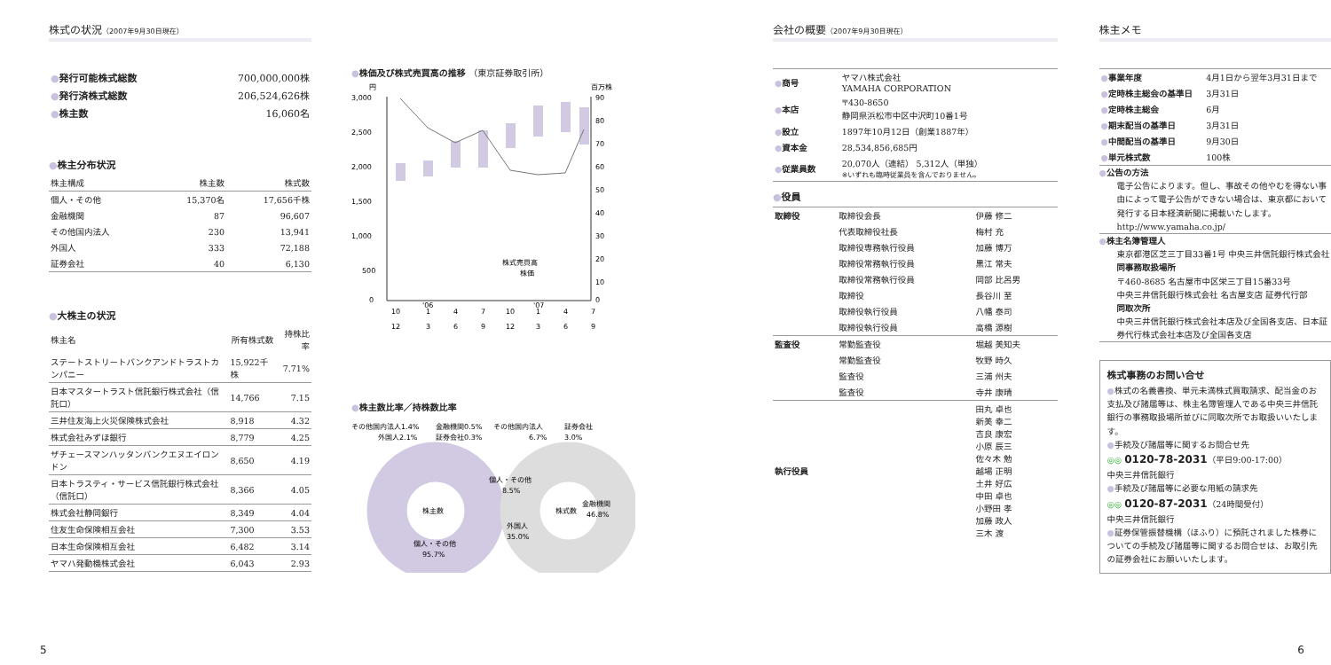株式の状況（2007年9月30日現在）
| ● 発行可能株式総数 | 700,000,000株 |
| ● 発行済株式総数 | 206,524,626株 |
| ● 株主数 | 16,060名 |
●株主分布状況
| 株主構成 | 株主数 | 株式数 |
| --- | --- | --- |
| 個人・その他 | 15,370名 | 17,656千株 |
| 金融機関 | 87 | 96,607 |
| その他国内法人 | 230 | 13,941 |
| 外国人 | 333 | 72,188 |
| 証券会社 | 40 | 6,130 |
●大株主の状況
| 株主名 | 所有株式数 | 持株比率 |
| --- | --- | --- |
| ステートストリートバンクアンドトラストカンパニー | 15,922千株 | 7.71% |
| 日本マスタートラスト信託銀行株式会社（信託口） | 14,766 | 7.15 |
| 三井住友海上火災保険株式会社 | 8,918 | 4.32 |
| 株式会社みずほ銀行 | 8,779 | 4.25 |
| ザチェースマンハッタンバンクエヌエイロンドン | 8,650 | 4.19 |
| 日本トラスティ・サービス信託銀行株式会社（信託口） | 8,366 | 4.05 |
| 株式会社静岡銀行 | 8,349 | 4.04 |
| 住友生命保険相互会社 | 7,300 | 3.53 |
| 日本生命保険相互会社 | 6,482 | 3.14 |
| ヤマハ発動機株式会社 | 6,043 | 2.93 |
●株価及び株式売買高の推移 （東京証券取引所）
円
百万株
3,000
2,500
2,000
1,500
1,000
500
0
90
80
70
60
50
40
30
20
10
0
株式売買高
株価
10
'06
1
4
7
10
'07
1
4
7
12
3
6
9
12
3
6
9
●株主数比率／持株数比率
その他国内法人1.4%
金融機関0.5%
その他国内法人
証券会社
外国人2.1%
証券会社0.3%
6.7%
3.0%
株主数
個人・その他
95.7%
株式数
金融機関
46.8%
外国人
35.0%
個人・その他
8.5%
会社の概要（2007年9月30日現在）
| ● 商号 | ヤマハ株式会社 YAMAHA CORPORATION |
| ● 本店 | 〒430-8650 静岡県浜松市中区中沢町10番1号 |
| ● 設立 | 1897年10月12日（創業1887年） |
| ● 資本金 | 28,534,856,685円 |
| ● 従業員数 | 20,070人（連結） 5,312人（単独） ※いずれも臨時従業員を含んでおりません。 |
●役員
| 取締役 | 取締役会長 | 伊藤 修二 |
| | 代表取締役社長 | 梅村 充 |
| | 取締役専務執行役員 | 加藤 博万 |
| | 取締役常務執行役員 | 黒江 常夫 |
| | 取締役常務執行役員 | 岡部 比呂男 |
| | 取締役 | 長谷川 至 |
| | 取締役執行役員 | 八幡 泰司 |
| | 取締役執行役員 | 高橋 源樹 |
| 監査役 | 常勤監査役 | 堀越 美知夫 |
| | 常勤監査役 | 牧野 時久 |
| | 監査役 | 三浦 州夫 |
| | 監査役 | 寺井 康晴 |
| 執行役員 | | 田丸 卓也 新美 幸二 吉良 康宏 小原 辰三 佐々木 勉 越場 正明 土井 好広 中田 卓也 小野田 孝 加藤 政人 三木 渡 |
株主メモ
| ● 事業年度 | 4月1日から翌年3月31日まで |
| ● 定時株主総会の基準日 | 3月31日 |
| ● 定時株主総会 | 6月 |
| ● 期末配当の基準日 | 3月31日 |
| ● 中間配当の基準日 | 9月30日 |
| ● 単元株式数 | 100株 |
●公告の方法
電子公告によります。但し、事故その他やむを得ない事由によって電子公告ができない場合は、東京都において発行する日本経済新聞に掲載いたします。
http://www.yamaha.co.jp/
●株主名簿管理人
東京都港区芝三丁目33番1号 中央三井信託銀行株式会社
同事務取扱場所
〒460-8685 名古屋市中区栄三丁目15番33号
中央三井信託銀行株式会社 名古屋支店 証券代行部
同取次所
中央三井信託銀行株式会社本店及び全国各支店、日本証券代行株式会社本店及び全国各支店
株式事務のお問い合せ
●株式の名義書換、単元未満株式買取請求、配当金のお支払及び諸届等は、株主名簿管理人である中央三井信託銀行の事務取扱場所並びに同取次所でお取扱いいたします。
●手続及び諸届等に関するお問合せ先
◎◎ 0120-78-2031（平日9:00-17:00）
中央三井信託銀行
●手続及び諸届等に必要な用紙の請求先
◎◎ 0120-87-2031（24時間受付）
中央三井信託銀行
●証券保管振替機構（ほふり）に預託されました株券についての手続及び諸届等に関するお問合せは、お取引先の証券会社にお願いいたします。
5 6